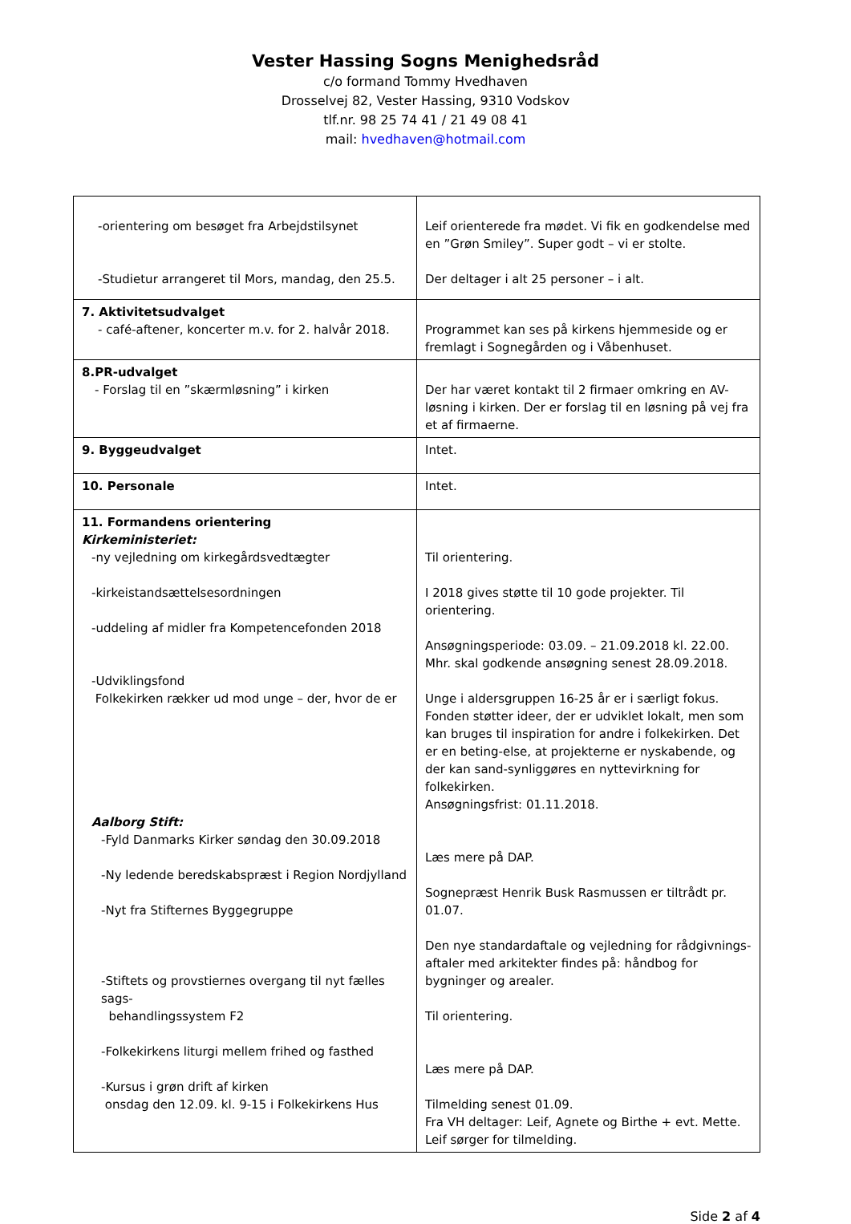Vester Hassing Sogns Menighedsråd
c/o formand Tommy Hvedhaven
Drosselvej 82, Vester Hassing, 9310 Vodskov
tlf.nr. 98 25 74 41 / 21 49 08 41
mail: hvedhaven@hotmail.com
| -orientering om besøget fra Arbejdstilsynet -Studietur arrangeret til Mors, mandag, den 25.5. | Leif orienterede fra mødet. Vi fik en godkendelse med en ”Grøn Smiley”. Super godt – vi er stolte. Der deltager i alt 25 personer – i alt. |
| 7. Aktivitetsudvalget - café-aftener, koncerter m.v. for 2. halvår 2018. | Programmet kan ses på kirkens hjemmeside og er fremlagt i Sognegården og i Våbenhuset. |
| 8.PR-udvalget - Forslag til en ”skærmløsning” i kirken | Der har været kontakt til 2 firmaer omkring en AV-løsning i kirken. Der er forslag til en løsning på vej fra et af firmaerne. |
| 9. Byggeudvalget | Intet. |
| 10. Personale | Intet. |
| 11. Formandens orientering Kirkeministeriet: -ny vejledning om kirkegårdsvedtægter -kirkeistandsættelsesordningen -uddeling af midler fra Kompetencefonden 2018 -Udviklingsfond Folkekirken rækker ud mod unge – der, hvor de er Aalborg Stift: -Fyld Danmarks Kirker søndag den 30.09.2018 -Ny ledende beredskabspræst i Region Nordjylland -Nyt fra Stifternes Byggegruppe -Stiftets og provstiernes overgang til nyt fælles sags- behandlingssystem F2 -Folkekirkens liturgi mellem frihed og fasthed -Kursus i grøn drift af kirken onsdag den 12.09. kl. 9-15 i Folkekirkens Hus | Til orientering. I 2018 gives støtte til 10 gode projekter. Til orientering. Ansøgningsperiode: 03.09. – 21.09.2018 kl. 22.00. Mhr. skal godkende ansøgning senest 28.09.2018. Unge i aldersgruppen 16-25 år er i særligt fokus. Fonden støtter ideer, der er udviklet lokalt, men som kan bruges til inspiration for andre i folkekirken. Det er en beting-else, at projekterne er nyskabende, og der kan sand-synliggøres en nyttevirkning for folkekirken. Ansøgningsfrist: 01.11.2018. Læs mere på DAP. Sognepræst Henrik Busk Rasmussen er tiltrådt pr. 01.07. Den nye standardaftale og vejledning for rådgivnings-aftaler med arkitekter findes på: håndbog for bygninger og arealer. Til orientering. Læs mere på DAP. Tilmelding senest 01.09. Fra VH deltager: Leif, Agnete og Birthe + evt. Mette. Leif sørger for tilmelding. |
Side 2 af 4